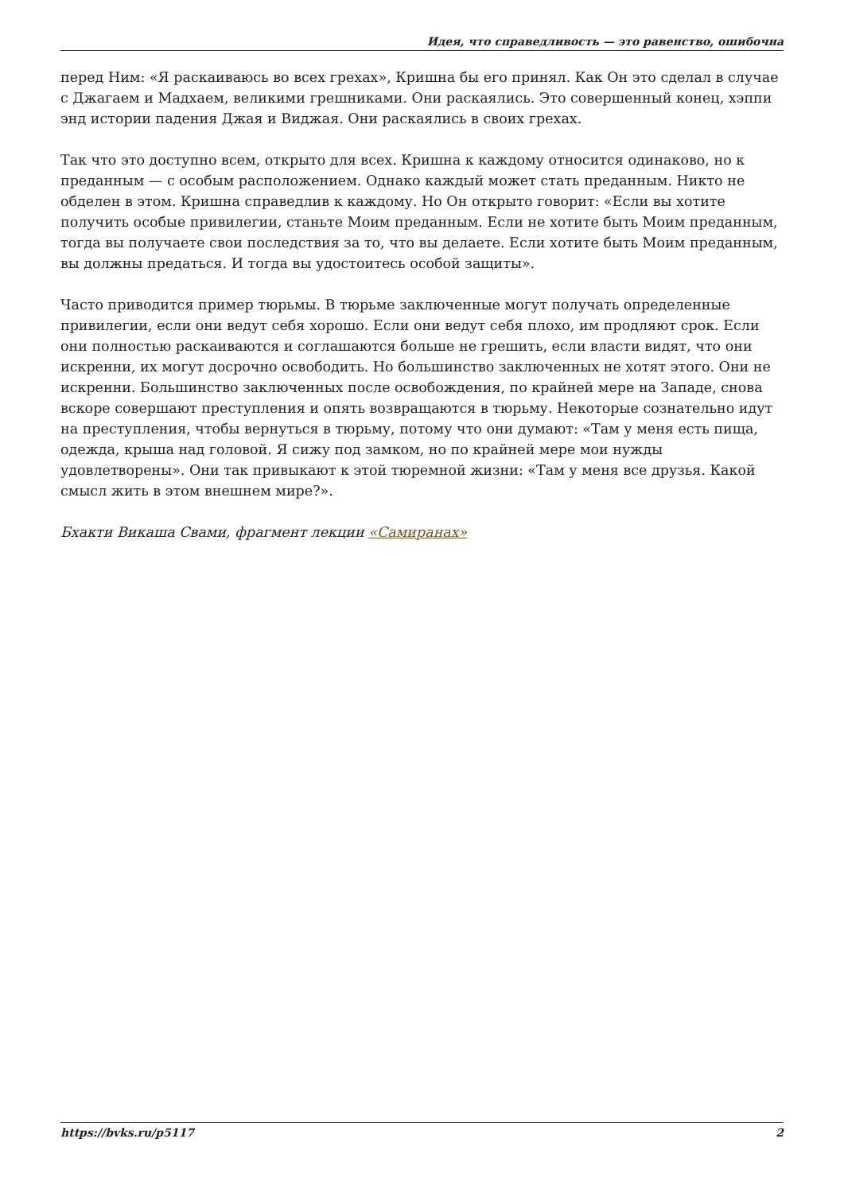Идея, что справедливость — это равенство, ошибочна
перед Ним: «Я раскаиваюсь во всех грехах», Кришна бы его принял. Как Он это сделал в случае с Джагаем и Мадхаем, великими грешниками. Они раскаялись. Это совершенный конец, хэппи энд истории падения Джая и Виджая. Они раскаялись в своих грехах.
Так что это доступно всем, открыто для всех. Кришна к каждому относится одинаково, но к преданным — с особым расположением. Однако каждый может стать преданным. Никто не обделен в этом. Кришна справедлив к каждому. Но Он открыто говорит: «Если вы хотите получить особые привилегии, станьте Моим преданным. Если не хотите быть Моим преданным, тогда вы получаете свои последствия за то, что вы делаете. Если хотите быть Моим преданным, вы должны предаться. И тогда вы удостоитесь особой защиты».
Часто приводится пример тюрьмы. В тюрьме заключенные могут получать определенные привилегии, если они ведут себя хорошо. Если они ведут себя плохо, им продляют срок. Если они полностью раскаиваются и соглашаются больше не грешить, если власти видят, что они искренни, их могут досрочно освободить. Но большинство заключенных не хотят этого. Они не искренни. Большинство заключенных после освобождения, по крайней мере на Западе, снова вскоре совершают преступления и опять возвращаются в тюрьму. Некоторые сознательно идут на преступления, чтобы вернуться в тюрьму, потому что они думают: «Там у меня есть пища, одежда, крыша над головой. Я сижу под замком, но по крайней мере мои нужды удовлетворены». Они так привыкают к этой тюремной жизни: «Там у меня все друзья. Какой смысл жить в этом внешнем мире?».
Бхакти Викаша Свами, фрагмент лекции «Самиранах»
https://bvks.ru/p5117 2